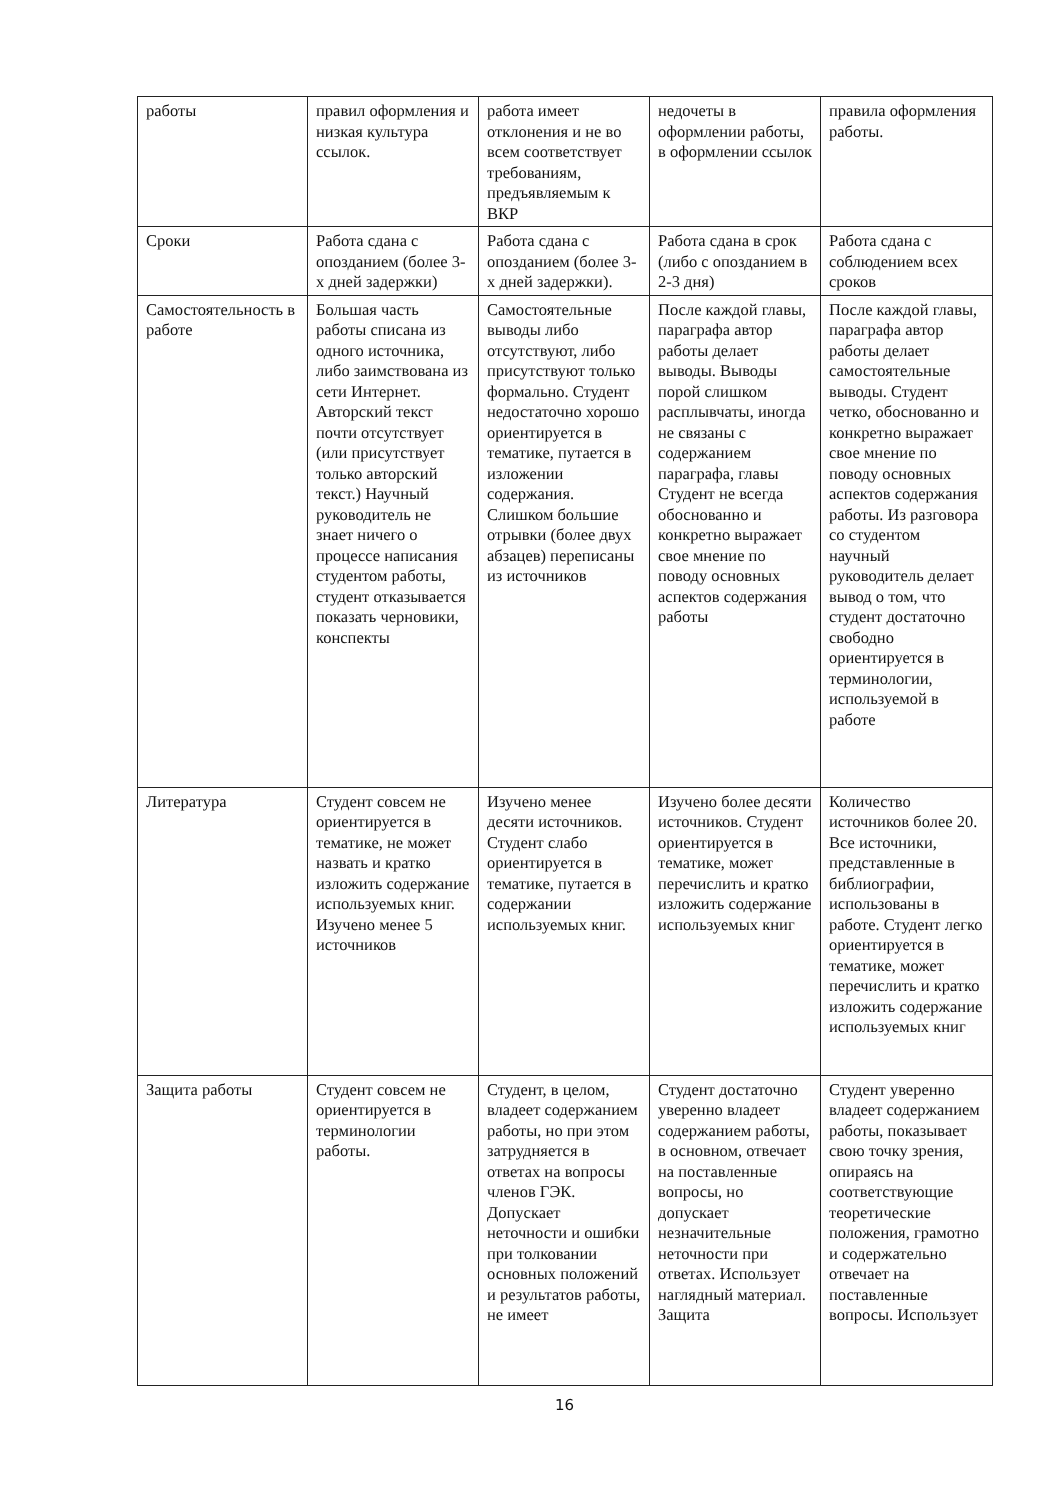| работы | правил оформления и низкая культура ссылок. | работа имеет отклонения и не во всем соответствует требованиям, предъявляемым к ВКР | недочеты в оформлении работы, в оформлении ссылок | правила оформления работы. |
| Сроки | Работа сдана с опозданием (более 3-х дней задержки) | Работа сдана с опозданием (более 3-х дней задержки). | Работа сдана в срок (либо с опозданием в 2-3 дня) | Работа сдана с соблюдением всех сроков |
| Самостоятельность в работе | Большая часть работы списана из одного источника, либо заимствована из сети Интернет. Авторский текст почти отсутствует (или присутствует только авторский текст.) Научный руководитель не знает ничего о процессе написания студентом работы, студент отказывается показать черновики, конспекты | Самостоятельные выводы либо отсутствуют, либо присутствуют только формально. Студент недостаточно хорошо ориентируется в тематике, путается в изложении содержания. Слишком большие отрывки (более двух абзацев) переписаны из источников | После каждой главы, параграфа автор работы делает выводы. Выводы порой слишком расплывчаты, иногда не связаны с содержанием параграфа, главы Студент не всегда обоснованно и конкретно выражает свое мнение по поводу основных аспектов содержания работы | После каждой главы, параграфа автор работы делает самостоятельные выводы. Студент четко, обоснованно и конкретно выражает свое мнение по поводу основных аспектов содержания работы. Из разговора со студентом научный руководитель делает вывод о том, что студент достаточно свободно ориентируется в терминологии, используемой в работе |
| Литература | Студент совсем не ориентируется в тематике, не может назвать и кратко изложить содержание используемых книг. Изучено менее 5 источников | Изучено менее десяти источников. Студент слабо ориентируется в тематике, путается в содержании используемых книг. | Изучено более десяти источников. Студент ориентируется в тематике, может перечислить и кратко изложить содержание используемых книг | Количество источников более 20. Все источники, представленные в библиографии, использованы в работе. Студент легко ориентируется в тематике, может перечислить и кратко изложить содержание используемых книг |
| Защита работы | Студент совсем не ориентируется в терминологии работы. | Студент, в целом, владеет содержанием работы, но при этом затрудняется в ответах на вопросы членов ГЭК. Допускает неточности и ошибки при толковании основных положений и результатов работы, не имеет | Студент достаточно уверенно владеет содержанием работы, в основном, отвечает на поставленные вопросы, но допускает незначительные неточности при ответах. Использует наглядный материал. Защита | Студент уверенно владеет содержанием работы, показывает свою точку зрения, опираясь на соответствующие теоретические положения, грамотно и содержательно отвечает на поставленные вопросы. Использует |
16